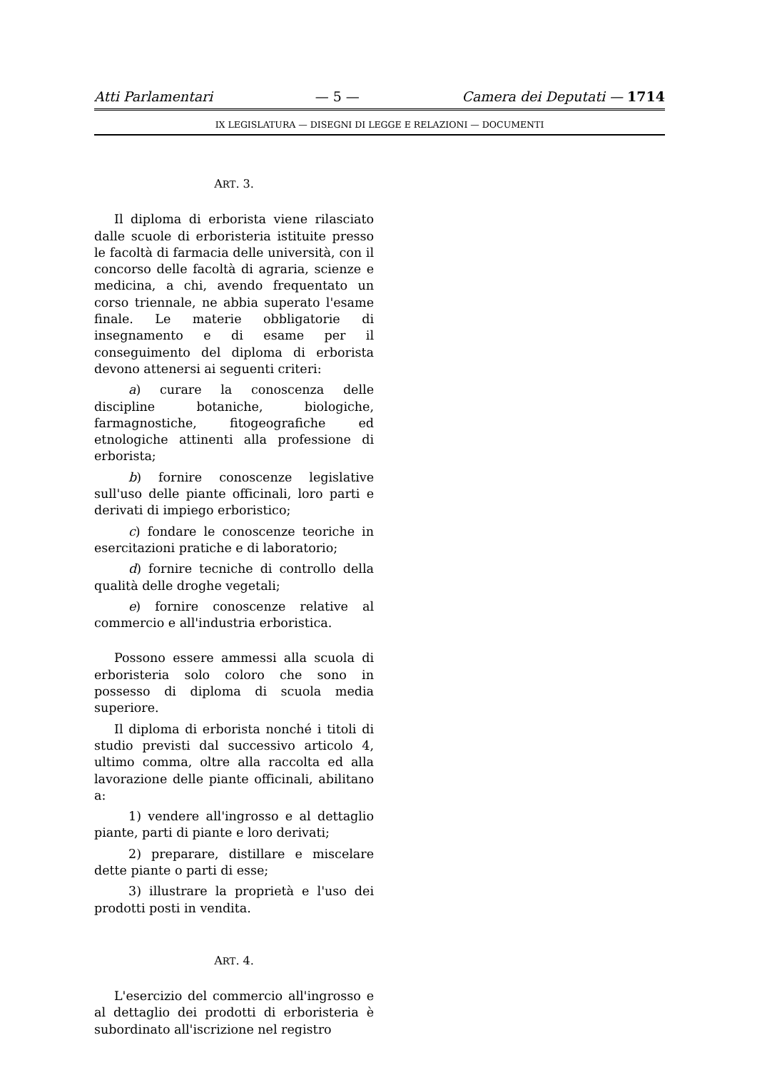Atti Parlamentari — 5 — Camera dei Deputati — 1714
IX LEGISLATURA — DISEGNI DI LEGGE E RELAZIONI — DOCUMENTI
ART. 3.
Il diploma di erborista viene rilasciato dalle scuole di erboristeria istituite presso le facoltà di farmacia delle università, con il concorso delle facoltà di agraria, scienze e medicina, a chi, avendo frequentato un corso triennale, ne abbia superato l'esame finale. Le materie obbligatorie di insegnamento e di esame per il conseguimento del diploma di erborista devono attenersi ai seguenti criteri:
a) curare la conoscenza delle discipline botaniche, biologiche, farmagnostiche, fitogeografiche ed etnologiche attinenti alla professione di erborista;
b) fornire conoscenze legislative sull'uso delle piante officinali, loro parti e derivati di impiego erboristico;
c) fondare le conoscenze teoriche in esercitazioni pratiche e di laboratorio;
d) fornire tecniche di controllo della qualità delle droghe vegetali;
e) fornire conoscenze relative al commercio e all'industria erboristica.
Possono essere ammessi alla scuola di erboristeria solo coloro che sono in possesso di diploma di scuola media superiore.
Il diploma di erborista nonché i titoli di studio previsti dal successivo articolo 4, ultimo comma, oltre alla raccolta ed alla lavorazione delle piante officinali, abilitano a:
1) vendere all'ingrosso e al dettaglio piante, parti di piante e loro derivati;
2) preparare, distillare e miscelare dette piante o parti di esse;
3) illustrare la proprietà e l'uso dei prodotti posti in vendita.
ART. 4.
L'esercizio del commercio all'ingrosso e al dettaglio dei prodotti di erboristeria è subordinato all'iscrizione nel registro